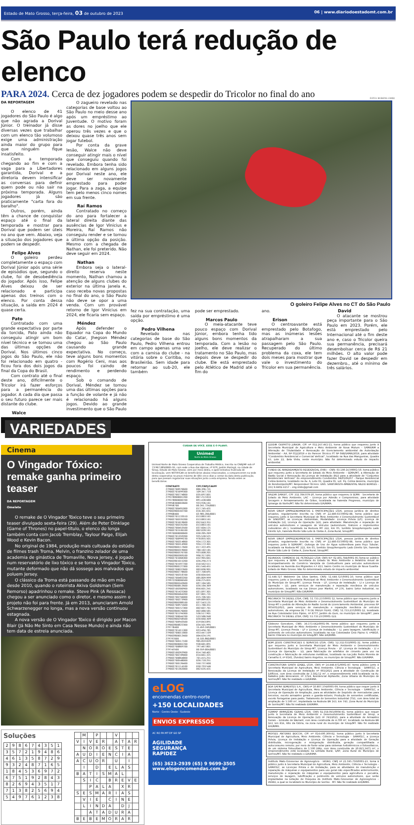Estado de Mato Grosso, terça-feira, 03 de outubro de 2023 06 | www.diariodoestadomt.com.br
São Paulo terá redução de elenco
PARA 2024. Cerca de dez jogadores podem se despedir do Tricolor no final do ano FOTO: RUBENS CHIRI
DA REPORTAGEM
O elenco de 41 jogadores do São Paulo é algo que não agrada a Dorival Júnior. O treinador já disse diversas vezes que trabalhar com um elenco tão volumoso exige uma administração ainda maior do grupo para que ninguém fique insatisfeito.
Com a temporada chegando ao fim e com a vaga para a Libertadores garantida, Dorival e a diretoria devem intensificar as conversas para definir quem pode ou não sair na próxima temporada. Alguns jogadores já são praticamente "carta fora do baralho".
Outros, porém, ainda têm a chance de conquistar espaço até o final da temporada e mostrar para Dorival que podem ser úteis no ano que vem. Abaixo, veja a situação dos jogadores que podem se despedir.
Felipe Alves
O goleiro perdeu completamente o espaço com Dorival Júnior após uma série de episódios que, segundo o clube, foi de desobediência do jogador. Após isso, Felipe Alves deixou de ser relacionado e participa apenas dos treinos com o elenco. Por conta dessa situação, a saída em 2024 é quase certa.
Pato
Contratado com uma grande expectativa por parte da torcida, Pato ainda não conseguiu atingir um bom nível técnico e se tornou uma das últimas opções de Dorival. Nos últimos cinco jogos do São Paulo, ele não foi relacionado em quatro - ficou fora dos dois jogos da final da Copa do Brasil.
Com contrato até o final deste ano, dificilmente o Tricolor irá fazer esforços para a permanência do jogador. A cada dia que passa o seu futuro parece ser mais distante do clube.
Walce
O zagueiro revelado nas categorias de base voltou ao São Paulo no meio desse ano após um empréstimo ao Juventude. O motivo foram as dores no joelho que ele operou três vezes e que o deixou quase três anos sem jogar futebol.
Por conta da grave lesão, Walce não deve conseguir atingir mais o nível que conseguiu quando foi revelado. Embora tenha sido relacionado em alguns jogos por Dorival neste ano, ele deve ser novamente emprestado para poder jogar. Para a zaga, a equipe tem pelo menos cinco nomes em sua frente.
Raí Ramos
Contratado no começo do ano para fortalecer a lateral direita diante das ausências de Igor Vinicius e Moreira, Raí Ramos não conseguiu render e se tornou a última opção da posição. Mesmo com a chegada de Nathan, ele foi preterido. Não deve seguir em 2024.
Nathan
Embora seja o lateral-direito reserva neste momento, Nathan chamou a atenção de alguns clubes do exterior na última janela e, caso receba novas propostas no final do ano, o São Paulo não deve se opor a uma venda. Com um provável retorno de Igor Vinicius em 2024, ele ficaria sem espaço.
Méndez
Após defender o Equador na Copa do Mundo do Catar, Jhegson Méndez chegou ao São Paulo causando grande expectativa. No começo, teve alguns bons momentos com Rogério Ceni, mas aos poucos foi caindo de rendimento e perdendo espaço.
Sob o comando de Dorival, Méndez se tornou uma das últimas opções para a função de volante e já não é relacionado há alguns jogos. Devido ao grande investimento que o São Paulo
O goleiro Felipe Alves no CT do São Paulo
fez na sua contratação, uma saída por empréstimo é uma opção.
Pedro Vilhena
Revelado nas categorias de base do São Paulo, Pedro Vilhena entrou em campo apenas uma vez com a camisa do clube - na vitória sobre o Coritiba, no Brasileirão. Sem idade para retornar ao sub-20, ele também
pode ser emprestado.
Marcos Paulo
O meia-atacante teve pouco espaço com Dorival Júnior, embora tenha tido alguns bons momentos da temporada. Com a lesão no joelho, ele deve realizar o tratamento no São Paulo, mas depois deve se despedir do clube. Ele está emprestado pelo Atlético de Madrid até o fim do
ano.
Erison
O centroavante está emprestado pelo Botafogo, mas as inúmeras lesões atrapalharam a sua passagem pelo São Paulo. Recuperado do último problema da coxa, ele tem dois meses para mostrar que vale o investimento do Tricolor em sua permanência.
David
O atacante se mostrou peça importante para o São Paulo em 2023. Porém, ele está emprestado pelo Internacional até o fim deste ano e, caso o Tricolor queira sua permanência, precisará desembolsar cerca de R$ 21 milhões. O alto valor pode fazer David se despedir em dezembro., até o mínimo de três salários.
VARIEDADES
Cinema
O Vingador Tóxico: remake ganha primeiro teaser
DA REPORTAGEM
Omelete
O remake de O Vingador Tóxico teve o seu primeiro teaser divulgado sexta-feira (29). Além de Peter Dinklage (Game of Thrones) no papel-título, o elenco do longa também conta com Jacob Tremblay, Taylour Paige, Elijah Wood e Kevin Bacon.
No original de 1984, produção mais cultuada do estúdio de filmes trash Troma, Melvin, o franzino zelador de uma academia de ginástica de Tromaville, Nova Jersey, é jogado num reservatório de lixo tóxico e se torna o Vingador Tóxico, mutante deformado que não dá sossego aos malvados que poluem Jersey.
O clássico da Troma está passando de mão em mão desde 2010, quando o roteirista Akiva Goldsman (Sem Remorso) apadrinhou o remake. Steve Pink (A Ressaca) chegou a ser anunciado como o diretor, e mesmo assim o projeto não foi para frente. Já em 2013, anunciaram Arnold Schwarzenegger no longa, mas a nova versão continuou estagnada.
A nova versão de O Vingador Tóxico é dirigido por Macon Blair (Já Não Me Sinto em Casa Nesse Mundo) e ainda não tem data de estreia anunciada.
Soluções
| 2 | 9 | 8 | 6 | 7 | 4 | 3 | 5 | 1 |
| 3 | 5 | 7 | 2 | 1 | 9 | 4 | 8 | 6 |
| 4 | 6 | 1 | 3 | 5 | 8 | 7 | 2 | 9 |
| 9 | 3 | 2 | 4 | 8 | 7 | 1 | 6 | 5 |
| 1 | 8 | 4 | 5 | 3 | 6 | 9 | 7 | 2 |
| 6 | 7 | 5 | 1 | 9 | 2 | 8 | 4 | 3 |
| 8 | 2 | 6 | 9 | 4 | 3 | 5 | 1 | 7 |
| 7 | 1 | 3 | 8 | 2 | 5 | 6 | 9 | 4 |
| 5 | 4 | 9 | 7 | 6 | 1 | 2 | 3 | 8 |
| | M | | P | | | V | | | |
| V | I | V | E | R | | A | T | A | R |
| | N | O | R | O | E | S | T | E | |
| A | U | D | I | E | N | C | I | A | |
| A | C | U | O | R | | U | | I | |
| | I | | D | | E | L | A | S | |
| B | A | T | I | S | M | A | L | | |
| | S | I | C | | B | R | E | V | E |
| | | P | A | L | A | | X | R | |
| S | E | S | M | A | R | I | A | S | |
| | V | I | E | | C | I | N | E | |
| | L | I | N | D | A | | D | J | |
| | | A | T | A | D | U | R | A | |
| B | E | B | E | M | O | R | A | R | |
CUIDAR DE VOCÊ. ESSE É O PLANO.
Unimed
Norte do Mato Grosso
Unimed Norte de Mato Grosso Cooperativa de Trabalho Médico, inscrita no CNPJ/MF sob nº 73.967.085/0001-55, com sede a Rua das Alpinas, nº 679, Jardim Maringá, na cidade de Sinop, Estado de Mato Grosso, vem por meio desta, e após tentativa frustrada de localização, vem NOTIFICAR os beneficiários abaixo relacionados, a comparecerem na sede desta cooperativa no prazo máximo de (05) cinco dias a contar da data desta publicação, para que possam regularizar suas situações junto a esta empresa. Sendo estes os beneficiários:
| CONTRATO | CPF/CNPJ/CAEPF |
| --- | --- |
| 279002700970600 | 886.396.731 |
| 279002701699300 | 109.347.718 |
| 279002700774800 | 035.697.001 |
| 279378800001200 | 807.212.810 |
| 279378800000700 | 891.438.680 |
| 279958300003600 | 923.936.161 |
| 279958700 | 00.241.724/0001 |
| 279002700491000 | 017.745.431 |
| 279002800182700 | 016.301.651 |
| 279968400 | 02.985.206/0001 |
| 279002701133510 | 013.883.161 |
| 279002700335200 | 013.883.161 |
| 279002701619600 | 052.643.351 |
| 279002700335200 | 013.883.161 |
| 279002700453500 | 037.604.121 |
| 279002701536100 | 062.028.161 |
| 279970000000600 | 030.285.269 |
| 279002701359200 | 925.530.521 |
| 279002700999230 | 978.855.501 |
| 279002700314800 | 924.172.301 |
| 279002700314900 | 924.172.301 |
| 279002800117600 | 017.322.491 |
| 279002800319000 | 780.182.181 |
| 279002800376700 | 923.008.201 |
| 279002800369100 | 996.317.091 |
| 279002701068300 | 032.965.661 |
| 279002801015200 | 026.290.273 |
| 279002701597700 | 010.562.511 |
| 279002800127300 | 651.540.451 |
| 279002700037600 | 003.696.901 |
| 279002800778600 | 027.708.691 |
| 279002700318700 | 030.604.641 |
| 279002700483200 | 085.809.999 |
| 279972200006500 | 036.275.831 |
| 279002800342600 | 697.184.581 |
| 279002800812600 | 026.184.369 |
| 279002100300900 | 856.601.241 |
| 279002701423300 | 021.097.301 |
| 279002800464200 | 027.801.731 |
| 279002700756000 | 015.706.561 |
| 279002700273900 | 569.889.821 |
| 279002800388100 | 027.543.131 |
| 279002700971600 | 011.780.351 |
| 279002700157300 | 002.607.761 |
| 279002800576000 | 002.080.581 |
| 279002701194300 | 536.517.901 |
| 279002700044700 | 533.586.940 |
| 279002800258500 | 020.660.309 |
| 279002700943500 | 019.843.891 |
| 279002800822300 | 034.501.995 |
| 279778400 | 15.459.249/0001 |
| 279002701411300 | 023.494.781 |
| 279002700011800 | 453.447.109 |
| 279002800012400 | 004.624.191 |
| 279797000 | 16.105.860/0001 |
| 279002700517100 | 985.859.839 |
| 279002800065700 | 938.681.891 |
| 279002700869700 | 797.467.801 |
| 279743500 | 00.559.004/0001 |
| 279002100262900 | 814.740.401 |
| 279002700749000 | 014.661.321 |
| 279002700864800 | 701.415.251 |
| 279002700548000 | 026.718.251 |
| 279002700126400 | 550.737.600 |
| 279002701114100 | 030.793.546 |
| 279002701362000 | 062.635.431 |
eLOG
encomendas centro-norte
+150 LOCALIDADES
Norte · Centro Oeste · Sudeste
ENVIOS EXPRESSOS
AC RO PA MT DF GO SP
AGILIDADE
SEGURANÇA
RAPIDEZ
(65) 3623-2939 (65) 9 9699-3505
www.elogencomendas.com.br
LEODIR GIOPATTO JUNIOR, CPF nº 032.267.461-11, torna público que requereu junto à Secretaria Municipal de Agricultura e Meio Ambiente de Nova Mutum – SAMA/NM a Alteração de Titularidade e Renovação de licenciamento ambiental da Autorização Ambiental – AA, Nº 012/2019 e do Parecer Técnico PT Nº 048/SAMA/2019, para atividade "Condomínio Residencial e Comercial Vertical", localizado na Rua das Mangueiras, Quadra 63, Lote 22, Bela Vista, neste município. Não foi determinado estudo de impacto ambiental.
FUNDO DE ARRENDAMENTO RESIDENCIAL (FAR) – CNPJ: 03.190.167/0001-50, torna público que requereu junto a Secretaria de Estado do Meio Ambiente – SEMA/MT, a Alteração de Razão Social e Renovação da Licença de Instalação (RLI) para a atividade de "Conjuntos Residenciais Verticais" do empreendimento Condomínio 04/05/06/07 - Parque Residencial Celina Bezerra, localizado na Av. A, Lote 03, Quadra 01, Lot. Pq. Celina Bezerra, município de Rondonópolis/MT. Responsável Técnico: ENG. SANITARISTA-AMBIENTAL NILDO BORGES – (65) 9.8402-6157 – eng.nildo@gmail.com
VALDIR DAROIT, CPF 332.784.079-20, torna público que requereu à SEMA - Secretaria de Estado do Meio Ambiente, LAC – Licença por Adesão e Compromisso, para atividade Secagem e Armazenamento de Grãos, localizada na Fazenda Progresso, município de Ipiranga do Norte/MT. Não foi determinado EIA/RIMA.
NOVA SINOP EMPREENDIMENTOS E PARTICIPAÇÕES LTDA, pessoa jurídica de direitos privados, regularmente inscrita no CNPJ nº 22.480.037/0002-88, torna público que requereu junto à Secretaria Municipal de Meio Ambiente e Desenvolvimento Sustentável de SINOP/MT, as Licenças Ambientais, Modalidade: Licença Prévia (LP); Licença de Instalação (LI), Licença de Operação (LO), para atividade: Manutenção e reparação de veículos automotores e Lavagens de Veículos (automóveis, tratores e implementos rodoviários etc.), localizado na Rodovia MT 222, Km 05, Sentido Sinop/Aeroporto Lado Direito S/n, Fazenda Monte Sião Lote B- Gleba A, Zona Rural, Sinop/MT.
NOVA SINOP EMPREENDIMENTOS E PARTICIPAÇÕES LTDA, pessoa jurídica de direitos privados, regularmente inscrita no CNPJ nº 22.480.037/0002-88, torna público que requereu junto à SEMA/MT, Outorga de Uso de Água subterrânea para Poço Tubular, localizado na Rodovia MT 222, Km 05, Sentido Sinop/Aeroporto Lado Direito S/n, Fazenda Monte Sião Lote B- Gleba A, Zona Rural, Sinop/MT.
REUNIDOS COMÉRCIO DE PETRÓLEO LTDA CNPJ N.º 02.401.784/0001-95.Torna-se público que requereu a SEMA- Secretaria do Estado do Meio Ambiente o Relatório Anual de Acompanhamento do Comércio Varejista de Combustíveis para veículos automotores localizado na Avenida dos Migrantes n.º 413, bairro Centro no município de Nova Guarita-Estado de Mato Grosso. Não foi determinado estudo de impacto ambiental.
51.648.727 Waldemir Da Silva Santos, CNPJ: 51.648.727/0001-10, torna público que requereu junto a Secretaria Municipal de Meio Ambiente e Desenvolvimento Sustentável do Município de Sinop-MT, Licença Previa – LP, Licença de Instalação – LI e Licença de Operação – LO, para serviços de manutenção e reparação mecânica de veículos automotores, localizado na rua Dirson Jose Martini, nº 276, bairro Setor Industrial, no município de Sinop/MT. Não EIA/RIMA.
MECANICA TH DIESEL LTDA, CNPJ: 51.733.237/0001-12, torna público que requereu Junto a Secretaria Municipal de Meio Ambiente e Desenvolvimento Sustentável do Município de Sinop-MT o pedido de Alteração de Razão Social do Licenciamento Ambiental, processo Nº 005601/2021, para serviços de manutenção e reparação mecânica de veículos automotores, da empresa DE T N DE PAULA FILHO, CNPJ: 51.733.237/0001-12, localizado na Rua Colonizador Ênio Pipino, nº 8777, Jardim do Ouro, no município de Sinop/MT, para MECÂNICA TH DIESEL LTDA, CNPJ: 51.733.237/0001-122.
Gildeone Goncalves, CNPJ: 38.373.642/0001-09, torna público que requereu junto a Secretaria Municipal de Meio Ambiente e Desenvolvimento Sustentável do Município de Sinop-MT, Licença Previa – LP e Licença de Instalação – LI, para lavagem, lubrificação e polimento de veículos automotores, localizado na rua Colonizador Ênio Pipino II, nº4810, bairro Chácara no município de Sinop/MT. Não EIA/RIMA.
BOM JESUS CONSTRUCOES E SERVICOS LTDA, CNPJ: 52.332.033/0001-32, torna público que requereu junto a Secretaria Municipal de Meio Ambiente e Desenvolvimento Sustentável do Município de Sinop-MT, Licença Previa – LP, Licença de Instalação – LI e Licença de Operação – LO, para fabricação de artefatos de cimento para uso na construção e fabricação de estruturas metálicas, localizado na rua João Pedro Moreira de Carvalho II, nº 8141, (fundos) bairro Angelica, no município de Sinop/MT. Não EIA/RIMA.
CONSTRUTORA SANTA IZABEL LTDA, CNPJ nº 14.448.871/0001-87, torna público junto à Secretaria Municipal de Agricultura, Meio Ambiente, Ciência e Tecnologia - SAMATEC, a Renovação da Licença de Instalação nº 003/2021 para a atividade de Construção de Edifícios, com área construída de 3.582,52 m², o empreendimento está localizado na Av. Natalino João Brescansin, nº 3724, Residencial Alphaville, Zona Urbana do Município de Sorriso/MT. Não foi realizado o EIA/RIMA.
BOA SAFRA SEMENTES S.A., CNPJ nº 10.807.374/0005-09, torna público que requer junto à Secretaria Municipal de Agricultura, Meio Ambiente, Ciência e Tecnologia – SAMATEC, a Licença de Operação de Ampliação, para as atividades de Depósito de mercadorias para terceiros, exceto armazéns gerais e guarda-móveis; Produção de sementes certificadas, exceto forrageiras para pasto; Tratamento de Sementes Industrial (TSI), com área total de ampliação de 5.500 m², implantada na Rodovia BR 163, km 743, Zona Rural do Município de Sorriso/MT. Não foi realizado EIA/RIMA.
FERMAP ARMAZÉNS GERAIS LTDA, CNPJ 02.358.065/0004-81, torna público que requer junto à Secretaria de Meio Ambiente e Desenvolvimento Sustentável de Sinop, a Renovação da Licença de Operação (LO) nº 743/2021, para a atividade de Armazéns Gerais – Emissão de Warrant, com área construída de 4.700 m², localizado na Rodovia BR 163, km 816, Alto da Glória, na zona rural do município de Sinop/MT. Não foi realizado EIA/RIMA.
MOYSES ANTONIO BOCCHI, CPF nº 014.600.309-82, torna público junto à Secretaria Municipal de Agricultura, Meio Ambiente, Ciência e Tecnologia - SAMATEC, a Licença Prévia, Licença de Instalação e Licença de Operação para a atividade de Geração distribuída, microgeração e minigeração distribuída, geração compartilhada e autoconsumo remoto; por meio de fonte solar para sistemas heliotérmicos e fotovoltaicos, de um sistema fotovoltaico de 1.500 kWp, com área construída de 20.821,3471 m², o empreendimento está localizado na Estrada Rural, S/Nº, Zona Rural do Município de Sorriso/MT. Não foi realizado o EIA/RIMA.
Instituto Mato-Grossense de Agronegócio - IAGRO, CNPJ nº 21.595.750/0001-23, torna à público junto à Secretaria Municipal de Agricultura, Meio Ambiente, Ciência e Tecnologia – SAMATEC, as Licenças Prévia e de Instalação, para as atividades de manutenção e reparação de máquinas e equipamentos para uso geral não especificados anteriormente, manutenção e reparação de máquinas e equipamentos para agricultura e pecuária, serviços de lavagem, lubrificação e polimento de veículos automotores, que serão implantadas na Estação de Pesquisa do Instituto Mato-Grossense de Agronegócios – IAGRO, a qual se localizará no Município de Sorriso - MT. Não foi realizado EIA/RIMA.